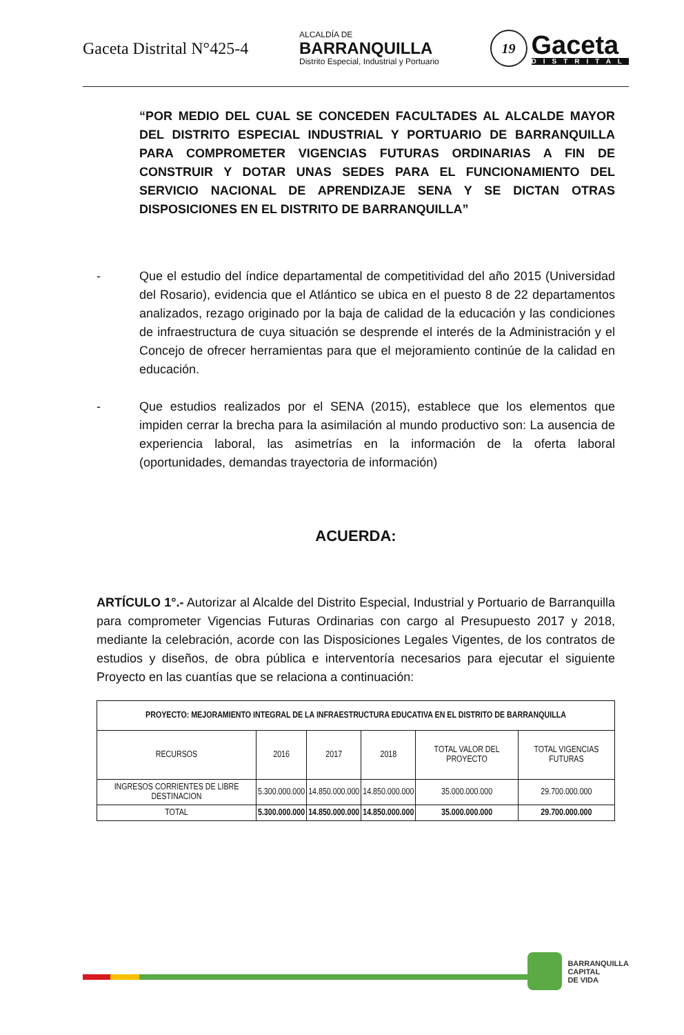Gaceta Distrital N°425-4
ALCALDÍA DE
BARRANQUILLA
Distrito Especial, Industrial y Portuario
19
Gaceta
DISTRITAL
“POR MEDIO DEL CUAL SE CONCEDEN FACULTADES AL ALCALDE MAYOR DEL DISTRITO ESPECIAL INDUSTRIAL Y PORTUARIO DE BARRANQUILLA PARA COMPROMETER VIGENCIAS FUTURAS ORDINARIAS A FIN DE CONSTRUIR Y DOTAR UNAS SEDES PARA EL FUNCIONAMIENTO DEL SERVICIO NACIONAL DE APRENDIZAJE SENA Y SE DICTAN OTRAS DISPOSICIONES EN EL DISTRITO DE BARRANQUILLA”
- Que el estudio del índice departamental de competitividad del año 2015 (Universidad del Rosario), evidencia que el Atlántico se ubica en el puesto 8 de 22 departamentos analizados, rezago originado por la baja de calidad de la educación y las condiciones de infraestructura de cuya situación se desprende el interés de la Administración y el Concejo de ofrecer herramientas para que el mejoramiento continúe de la calidad en educación.
- Que estudios realizados por el SENA (2015), establece que los elementos que impiden cerrar la brecha para la asimilación al mundo productivo son: La ausencia de experiencia laboral, las asimetrías en la información de la oferta laboral (oportunidades, demandas trayectoria de información)
ACUERDA:
ARTÍCULO 1°.- Autorizar al Alcalde del Distrito Especial, Industrial y Portuario de Barranquilla para comprometer Vigencias Futuras Ordinarias con cargo al Presupuesto 2017 y 2018, mediante la celebración, acorde con las Disposiciones Legales Vigentes, de los contratos de estudios y diseños, de obra pública e interventoría necesarios para ejecutar el siguiente Proyecto en las cuantías que se relaciona a continuación:
| PROYECTO: MEJORAMIENTO INTEGRAL DE LA INFRAESTRUCTURA EDUCATIVA EN EL DISTRITO DE BARRANQUILLA | | | | | |
| --- | --- | --- | --- | --- | --- |
| RECURSOS | 2016 | 2017 | 2018 | TOTAL VALOR DEL PROYECTO | TOTAL VIGENCIAS FUTURAS |
| INGRESOS CORRIENTES DE LIBRE DESTINACION | 5.300.000.000 | 14.850.000.000 | 14.850.000.000 | 35.000.000.000 | 29.700.000.000 |
| TOTAL | 5.300.000.000 | 14.850.000.000 | 14.850.000.000 | 35.000.000.000 | 29.700.000.000 |
BARRANQUILLA
CAPITAL
DE VIDA